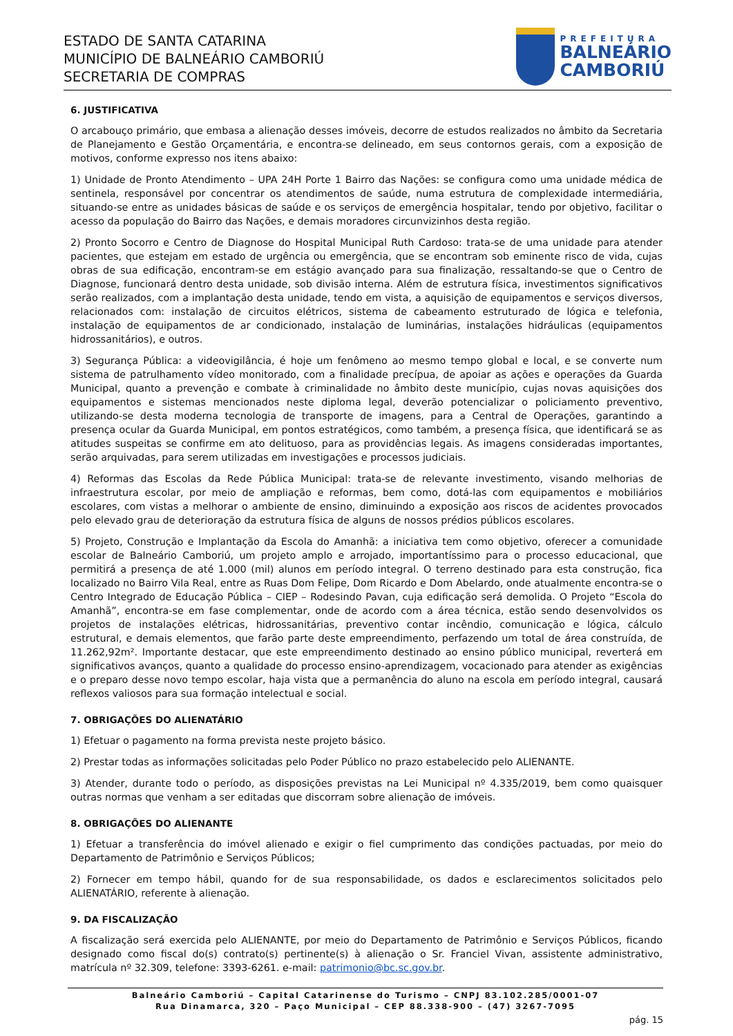ESTADO DE SANTA CATARINA
MUNICÍPIO DE BALNEÁRIO CAMBORIÚ
SECRETARIA DE COMPRAS
PREFEITURA
BALNEÁRIO
CAMBORIÚ
6. JUSTIFICATIVA
O arcabouço primário, que embasa a alienação desses imóveis, decorre de estudos realizados no âmbito da Secretaria de Planejamento e Gestão Orçamentária, e encontra-se delineado, em seus contornos gerais, com a exposição de motivos, conforme expresso nos itens abaixo:
1) Unidade de Pronto Atendimento – UPA 24H Porte 1 Bairro das Nações: se configura como uma unidade médica de sentinela, responsável por concentrar os atendimentos de saúde, numa estrutura de complexidade intermediária, situando-se entre as unidades básicas de saúde e os serviços de emergência hospitalar, tendo por objetivo, facilitar o acesso da população do Bairro das Nações, e demais moradores circunvizinhos desta região.
2) Pronto Socorro e Centro de Diagnose do Hospital Municipal Ruth Cardoso: trata-se de uma unidade para atender pacientes, que estejam em estado de urgência ou emergência, que se encontram sob eminente risco de vida, cujas obras de sua edificação, encontram-se em estágio avançado para sua finalização, ressaltando-se que o Centro de Diagnose, funcionará dentro desta unidade, sob divisão interna. Além de estrutura física, investimentos significativos serão realizados, com a implantação desta unidade, tendo em vista, a aquisição de equipamentos e serviços diversos, relacionados com: instalação de circuitos elétricos, sistema de cabeamento estruturado de lógica e telefonia, instalação de equipamentos de ar condicionado, instalação de luminárias, instalações hidráulicas (equipamentos hidrossanitários), e outros.
3) Segurança Pública: a videovigilância, é hoje um fenômeno ao mesmo tempo global e local, e se converte num sistema de patrulhamento vídeo monitorado, com a finalidade precípua, de apoiar as ações e operações da Guarda Municipal, quanto a prevenção e combate à criminalidade no âmbito deste município, cujas novas aquisições dos equipamentos e sistemas mencionados neste diploma legal, deverão potencializar o policiamento preventivo, utilizando-se desta moderna tecnologia de transporte de imagens, para a Central de Operações, garantindo a presença ocular da Guarda Municipal, em pontos estratégicos, como também, a presença física, que identificará se as atitudes suspeitas se confirme em ato delituoso, para as providências legais. As imagens consideradas importantes, serão arquivadas, para serem utilizadas em investigações e processos judiciais.
4) Reformas das Escolas da Rede Pública Municipal: trata-se de relevante investimento, visando melhorias de infraestrutura escolar, por meio de ampliação e reformas, bem como, dotá-las com equipamentos e mobiliários escolares, com vistas a melhorar o ambiente de ensino, diminuindo a exposição aos riscos de acidentes provocados pelo elevado grau de deterioração da estrutura física de alguns de nossos prédios públicos escolares.
5) Projeto, Construção e Implantação da Escola do Amanhã: a iniciativa tem como objetivo, oferecer a comunidade escolar de Balneário Camboriú, um projeto amplo e arrojado, importantíssimo para o processo educacional, que permitirá a presença de até 1.000 (mil) alunos em período integral. O terreno destinado para esta construção, fica localizado no Bairro Vila Real, entre as Ruas Dom Felipe, Dom Ricardo e Dom Abelardo, onde atualmente encontra-se o Centro Integrado de Educação Pública – CIEP – Rodesindo Pavan, cuja edificação será demolida. O Projeto “Escola do Amanhã”, encontra-se em fase complementar, onde de acordo com a área técnica, estão sendo desenvolvidos os projetos de instalações elétricas, hidrossanitárias, preventivo contar incêndio, comunicação e lógica, cálculo estrutural, e demais elementos, que farão parte deste empreendimento, perfazendo um total de área construída, de 11.262,92m². Importante destacar, que este empreendimento destinado ao ensino público municipal, reverterá em significativos avanços, quanto a qualidade do processo ensino-aprendizagem, vocacionado para atender as exigências e o preparo desse novo tempo escolar, haja vista que a permanência do aluno na escola em período integral, causará reflexos valiosos para sua formação intelectual e social.
7. OBRIGAÇÕES DO ALIENATÁRIO
1) Efetuar o pagamento na forma prevista neste projeto básico.
2) Prestar todas as informações solicitadas pelo Poder Público no prazo estabelecido pelo ALIENANTE.
3) Atender, durante todo o período, as disposições previstas na Lei Municipal nº 4.335/2019, bem como quaisquer outras normas que venham a ser editadas que discorram sobre alienação de imóveis.
8. OBRIGAÇÕES DO ALIENANTE
1) Efetuar a transferência do imóvel alienado e exigir o fiel cumprimento das condições pactuadas, por meio do Departamento de Patrimônio e Serviços Públicos;
2) Fornecer em tempo hábil, quando for de sua responsabilidade, os dados e esclarecimentos solicitados pelo ALIENATÁRIO, referente à alienação.
9. DA FISCALIZAÇÃO
A fiscalização será exercida pelo ALIENANTE, por meio do Departamento de Patrimônio e Serviços Públicos, ficando designado como fiscal do(s) contrato(s) pertinente(s) à alienação o Sr. Franciel Vivan, assistente administrativo, matrícula nº 32.309, telefone: 3393-6261. e-mail: patrimonio@bc.sc.gov.br.
Balneário Camboriú – Capital Catarinense do Turismo – CNPJ 83.102.285/0001-07
Rua Dinamarca, 320 – Paço Municipal – CEP 88.338-900 – (47) 3267-7095
pág. 15